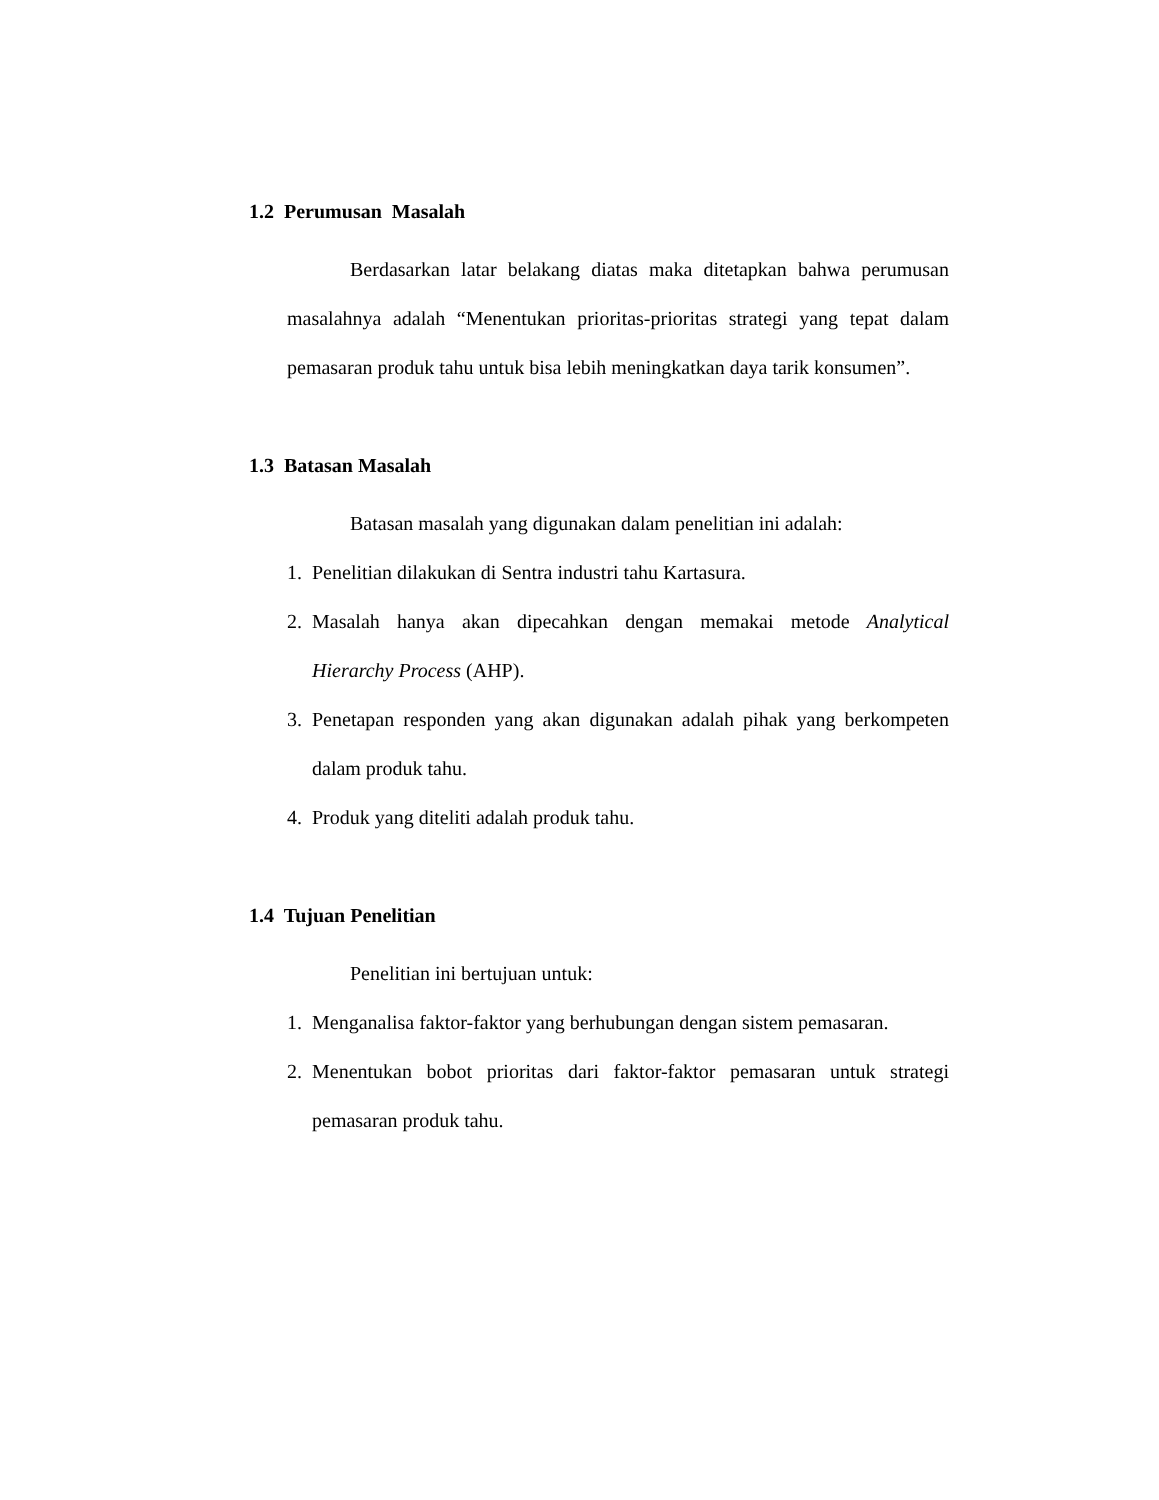1.2 Perumusan Masalah
Berdasarkan latar belakang diatas maka ditetapkan bahwa perumusan masalahnya adalah “Menentukan prioritas-prioritas strategi yang tepat dalam pemasaran produk tahu untuk bisa lebih meningkatkan daya tarik konsumen”.
1.3 Batasan Masalah
Batasan masalah yang digunakan dalam penelitian ini adalah:
1. Penelitian dilakukan di Sentra industri tahu Kartasura.
2. Masalah hanya akan dipecahkan dengan memakai metode Analytical Hierarchy Process (AHP).
3. Penetapan responden yang akan digunakan adalah pihak yang berkompeten dalam produk tahu.
4. Produk yang diteliti adalah produk tahu.
1.4 Tujuan Penelitian
Penelitian ini bertujuan untuk:
1. Menganalisa faktor-faktor yang berhubungan dengan sistem pemasaran.
2. Menentukan bobot prioritas dari faktor-faktor pemasaran untuk strategi pemasaran produk tahu.